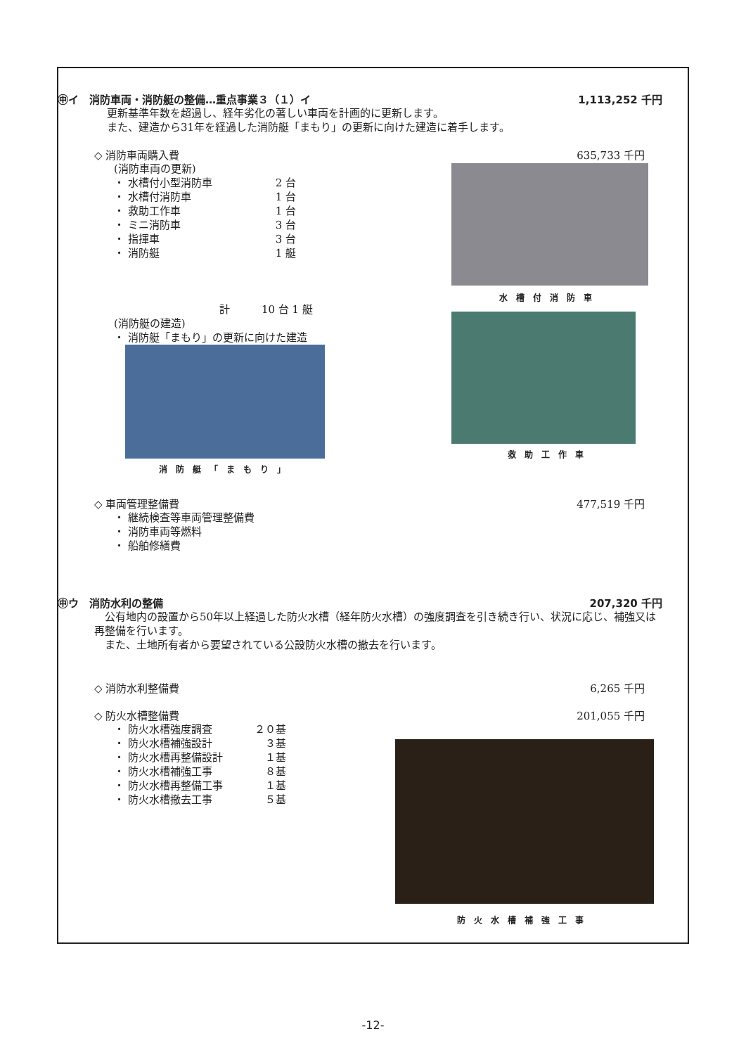㊥イ　消防車両・消防艇の整備…重点事業３（１）イ 1,113,252 千円
更新基準年数を超過し、経年劣化の著しい車両を計画的に更新します。
また、建造から31年を経過した消防艇「まもり」の更新に向けた建造に着手します。
◇ 消防車両購入費 635,733 千円
(消防車両の更新)
・ 水槽付小型消防車　　　　　　2 台
・ 水槽付消防車　　　　　　　　1 台
・ 救助工作車　　　　　　　　　1 台
・ ミニ消防車　　　　　　　　　3 台
・ 指揮車　　　　　　　　　　　3 台
・ 消防艇　　　　　　　　　　　1 艇
　　　　　　　　　　計　　　10 台 1 艇
(消防艇の建造)
・ 消防艇「まもり」の更新に向けた建造
消防艇「まもり」
水槽付消防車
救助工作車
◇ 車両管理整備費 477,519 千円
・ 継続検査等車両管理整備費
・ 消防車両等燃料
・ 船舶修繕費
㊥ウ　消防水利の整備 207,320 千円
　公有地内の設置から50年以上経過した防火水槽（経年防火水槽）の強度調査を引き続き行い、状況に応じ、補強又は再整備を行います。
　また、土地所有者から要望されている公設防火水槽の撤去を行います。
◇ 消防水利整備費 6,265 千円
◇ 防火水槽整備費 201,055 千円
・ 防火水槽強度調査　　　　２０基
・ 防火水槽補強設計　　　　　３基
・ 防火水槽再整備設計　　　　１基
・ 防火水槽補強工事　　　　　８基
・ 防火水槽再整備工事　　　　１基
・ 防火水槽撤去工事　　　　　５基
防火水槽補強工事
-12-